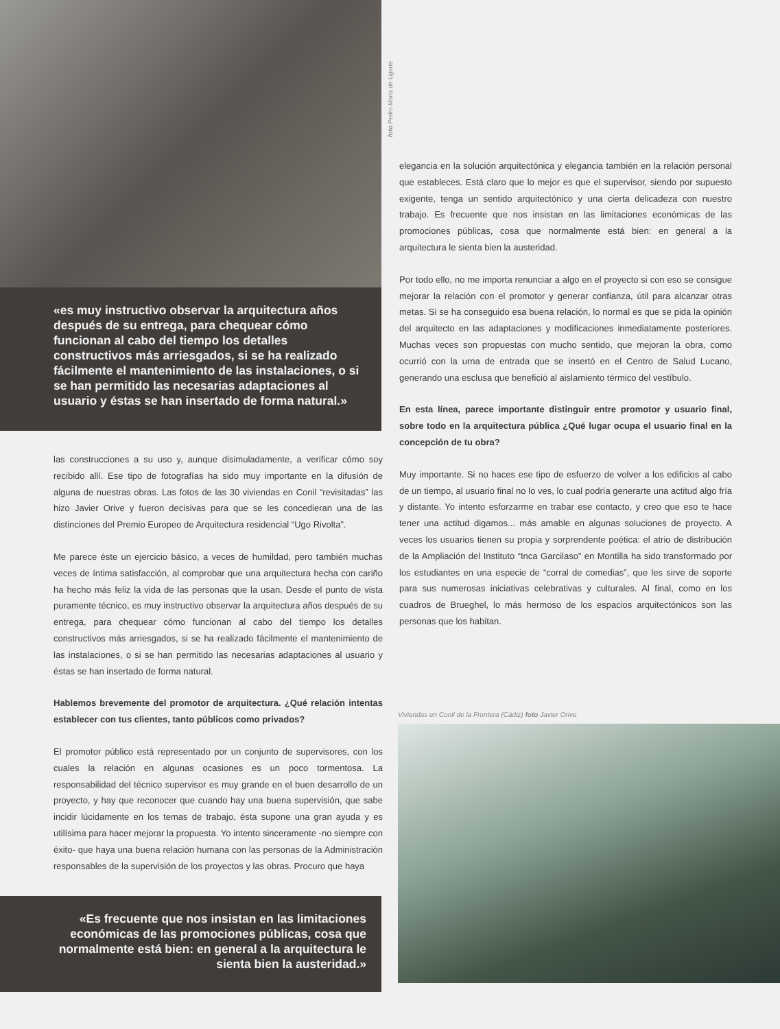«es muy instructivo observar la arquitectura años después de su entrega, para chequear cómo funcionan al cabo del tiempo los detalles constructivos más arriesgados, si se ha realizado fácilmente el mantenimiento de las instalaciones, o si se han permitido las necesarias adaptaciones al usuario y éstas se han insertado de forma natural.»
las construcciones a su uso y, aunque disimuladamente, a verificar cómo soy recibido allí. Ese tipo de fotografías ha sido muy importante en la difusión de alguna de nuestras obras. Las fotos de las 30 viviendas en Conil “revisitadas” las hizo Javier Orive y fueron decisivas para que se les concedieran una de las distinciones del Premio Europeo de Arquitectura residencial “Ugo Rivolta”.
Me parece éste un ejercicio básico, a veces de humildad, pero también muchas veces de íntima satisfacción, al comprobar que una arquitectura hecha con cariño ha hecho más feliz la vida de las personas que la usan. Desde el punto de vista puramente técnico, es muy instructivo observar la arquitectura años después de su entrega, para chequear cómo funcionan al cabo del tiempo los detalles constructivos más arriesgados, si se ha realizado fácilmente el mantenimiento de las instalaciones, o si se han permitido las necesarias adaptaciones al usuario y éstas se han insertado de forma natural.
Hablemos brevemente del promotor de arquitectura. ¿Qué relación intentas establecer con tus clientes, tanto públicos como privados?
El promotor público está representado por un conjunto de supervisores, con los cuales la relación en algunas ocasiones es un poco tormentosa. La responsabilidad del técnico supervisor es muy grande en el buen desarrollo de un proyecto, y hay que reconocer que cuando hay una buena supervisión, que sabe incidir lúcidamente en los temas de trabajo, ésta supone una gran ayuda y es utilísima para hacer mejorar la propuesta. Yo intento sinceramente -no siempre con éxito- que haya una buena relación humana con las personas de la Administración responsables de la supervisión de los proyectos y las obras. Procuro que haya
«Es frecuente que nos insistan en las limitaciones económicas de las promociones públicas, cosa que normalmente está bien: en general a la arquitectura le sienta bien la austeridad.»
foto Pedro María de Ugarte
elegancia en la solución arquitectónica y elegancia también en la relación personal que estableces. Está claro que lo mejor es que el supervisor, siendo por supuesto exigente, tenga un sentido arquitectónico y una cierta delicadeza con nuestro trabajo. Es frecuente que nos insistan en las limitaciones económicas de las promociones públicas, cosa que normalmente está bien: en general a la arquitectura le sienta bien la austeridad.
Por todo ello, no me importa renunciar a algo en el proyecto si con eso se consigue mejorar la relación con el promotor y generar confianza, útil para alcanzar otras metas. Si se ha conseguido esa buena relación, lo normal es que se pida la opinión del arquitecto en las adaptaciones y modificaciones inmediatamente posteriores. Muchas veces son propuestas con mucho sentido, que mejoran la obra, como ocurrió con la urna de entrada que se insertó en el Centro de Salud Lucano, generando una esclusa que benefició al aislamiento térmico del vestíbulo.
En esta línea, parece importante distinguir entre promotor y usuario final, sobre todo en la arquitectura pública ¿Qué lugar ocupa el usuario final en la concepción de tu obra?
Muy importante. Si no haces ese tipo de esfuerzo de volver a los edificios al cabo de un tiempo, al usuario final no lo ves, lo cual podría generarte una actitud algo fría y distante. Yo intento esforzarme en trabar ese contacto, y creo que eso te hace tener una actitud digamos... más amable en algunas soluciones de proyecto. A veces los usuarios tienen su propia y sorprendente poética: el atrio de distribución de la Ampliación del Instituto “Inca Garcilaso” en Montilla ha sido transformado por los estudiantes en una especie de “corral de comedias”, que les sirve de soporte para sus numerosas iniciativas celebrativas y culturales. Al final, como en los cuadros de Brueghel, lo más hermoso de los espacios arquitectónicos son las personas que los habitan.
Viviendas en Conil de la Frontera (Cádiz) foto Javier Orive